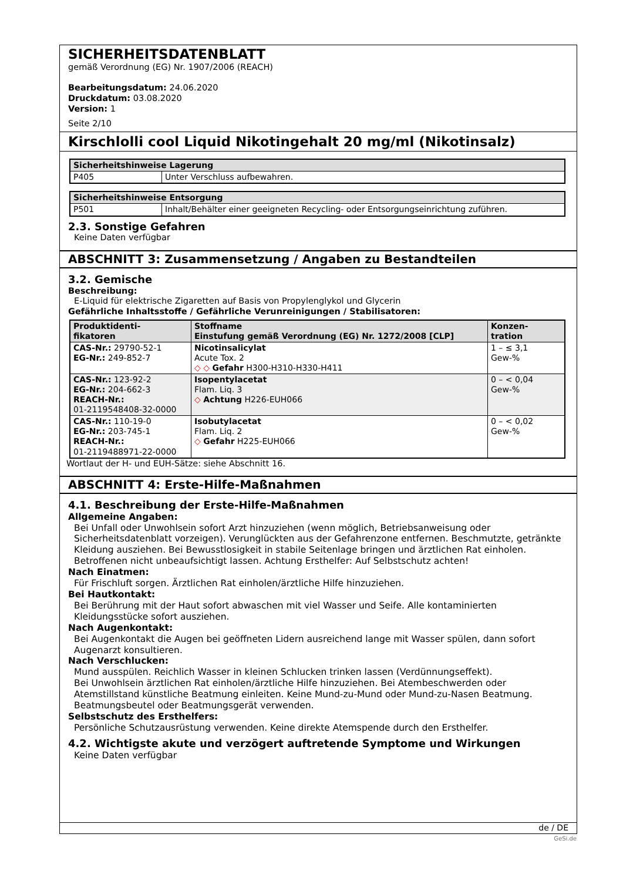SICHERHEITSDATENBLATT
gemäß Verordnung (EG) Nr. 1907/2006 (REACH)
Bearbeitungsdatum: 24.06.2020
Druckdatum: 03.08.2020
Version: 1
Seite 2/10
Kirschlolli cool Liquid Nikotingehalt 20 mg/ml (Nikotinsalz)
| Sicherheitshinweise Lagerung | |
| --- | --- |
| P405 | Unter Verschluss aufbewahren. |
| Sicherheitshinweise Entsorgung | |
| --- | --- |
| P501 | Inhalt/Behälter einer geeigneten Recycling- oder Entsorgungseinrichtung zuführen. |
2.3. Sonstige Gefahren
Keine Daten verfügbar
ABSCHNITT 3: Zusammensetzung / Angaben zu Bestandteilen
3.2. Gemische
Beschreibung:
E-Liquid für elektrische Zigaretten auf Basis von Propylenglykol und Glycerin
Gefährliche Inhaltsstoffe / Gefährliche Verunreinigungen / Stabilisatoren:
| Produktidenti- fikatoren | Stoffname Einstufung gemäß Verordnung (EG) Nr. 1272/2008 [CLP] | Konzen- tration |
| --- | --- | --- |
| CAS-Nr.: 29790-52-1 EG-Nr.: 249-852-7 | Nicotinsalicylat Acute Tox. 2 ◇ ◇ Gefahr H300-H310-H330-H411 | 1 – ≤ 3,1 Gew-% |
| CAS-Nr.: 123-92-2 EG-Nr.: 204-662-3 REACH-Nr.: 01-2119548408-32-0000 | Isopentylacetat Flam. Liq. 3 ◇ Achtung H226-EUH066 | 0 – < 0,04 Gew-% |
| CAS-Nr.: 110-19-0 EG-Nr.: 203-745-1 REACH-Nr.: 01-2119488971-22-0000 | Isobutylacetat Flam. Liq. 2 ◇ Gefahr H225-EUH066 | 0 – < 0,02 Gew-% |
Wortlaut der H- und EUH-Sätze: siehe Abschnitt 16.
ABSCHNITT 4: Erste-Hilfe-Maßnahmen
4.1. Beschreibung der Erste-Hilfe-Maßnahmen
Allgemeine Angaben:
Bei Unfall oder Unwohlsein sofort Arzt hinzuziehen (wenn möglich, Betriebsanweisung oder Sicherheitsdatenblatt vorzeigen). Verunglückten aus der Gefahrenzone entfernen. Beschmutzte, getränkte Kleidung ausziehen. Bei Bewusstlosigkeit in stabile Seitenlage bringen und ärztlichen Rat einholen. Betroffenen nicht unbeaufsichtigt lassen. Achtung Ersthelfer: Auf Selbstschutz achten!
Nach Einatmen:
Für Frischluft sorgen. Ärztlichen Rat einholen/ärztliche Hilfe hinzuziehen.
Bei Hautkontakt:
Bei Berührung mit der Haut sofort abwaschen mit viel Wasser und Seife. Alle kontaminierten Kleidungsstücke sofort ausziehen.
Nach Augenkontakt:
Bei Augenkontakt die Augen bei geöffneten Lidern ausreichend lange mit Wasser spülen, dann sofort Augenarzt konsultieren.
Nach Verschlucken:
Mund ausspülen. Reichlich Wasser in kleinen Schlucken trinken lassen (Verdünnungseffekt).
Bei Unwohlsein ärztlichen Rat einholen/ärztliche Hilfe hinzuziehen. Bei Atembeschwerden oder Atemstillstand künstliche Beatmung einleiten. Keine Mund-zu-Mund oder Mund-zu-Nasen Beatmung. Beatmungsbeutel oder Beatmungsgerät verwenden.
Selbstschutz des Ersthelfers:
Persönliche Schutzausrüstung verwenden. Keine direkte Atemspende durch den Ersthelfer.
4.2. Wichtigste akute und verzögert auftretende Symptome und Wirkungen
Keine Daten verfügbar
de / DE
GeSi.de